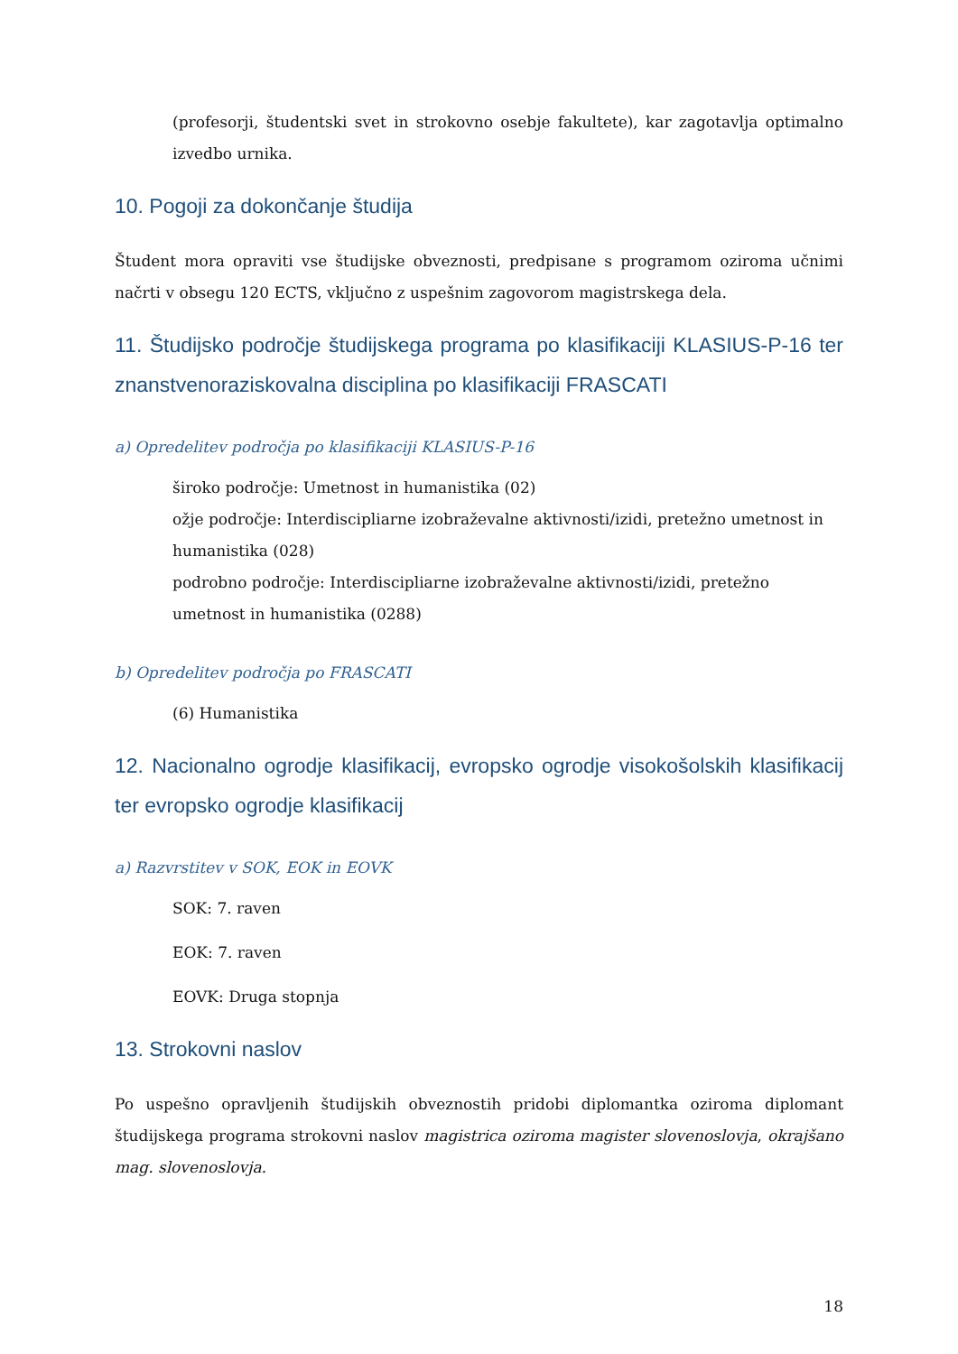(profesorji, študentski svet in strokovno osebje fakultete), kar zagotavlja optimalno izvedbo urnika.
10. Pogoji za dokončanje študija
Študent mora opraviti vse študijske obveznosti, predpisane s programom oziroma učnimi načrti v obsegu 120 ECTS, vključno z uspešnim zagovorom magistrskega dela.
11. Študijsko področje študijskega programa po klasifikaciji KLASIUS-P-16 ter znanstvenoraziskovalna disciplina po klasifikaciji FRASCATI
a) Opredelitev področja po klasifikaciji KLASIUS-P-16
široko področje: Umetnost in humanistika (02)
ožje področje: Interdiscipliarne izobraževalne aktivnosti/izidi, pretežno umetnost in humanistika (028)
podrobno področje: Interdiscipliarne izobraževalne aktivnosti/izidi, pretežno umetnost in humanistika (0288)
b) Opredelitev področja po FRASCATI
(6) Humanistika
12. Nacionalno ogrodje klasifikacij, evropsko ogrodje visokošolskih klasifikacij ter evropsko ogrodje klasifikacij
a) Razvrstitev v SOK, EOK in EOVK
SOK: 7. raven
EOK: 7. raven
EOVK: Druga stopnja
13. Strokovni naslov
Po uspešno opravljenih študijskih obveznostih pridobi diplomantka oziroma diplomant študijskega programa strokovni naslov magistrica oziroma magister slovenoslovja, okrajšano mag. slovenoslovja.
18